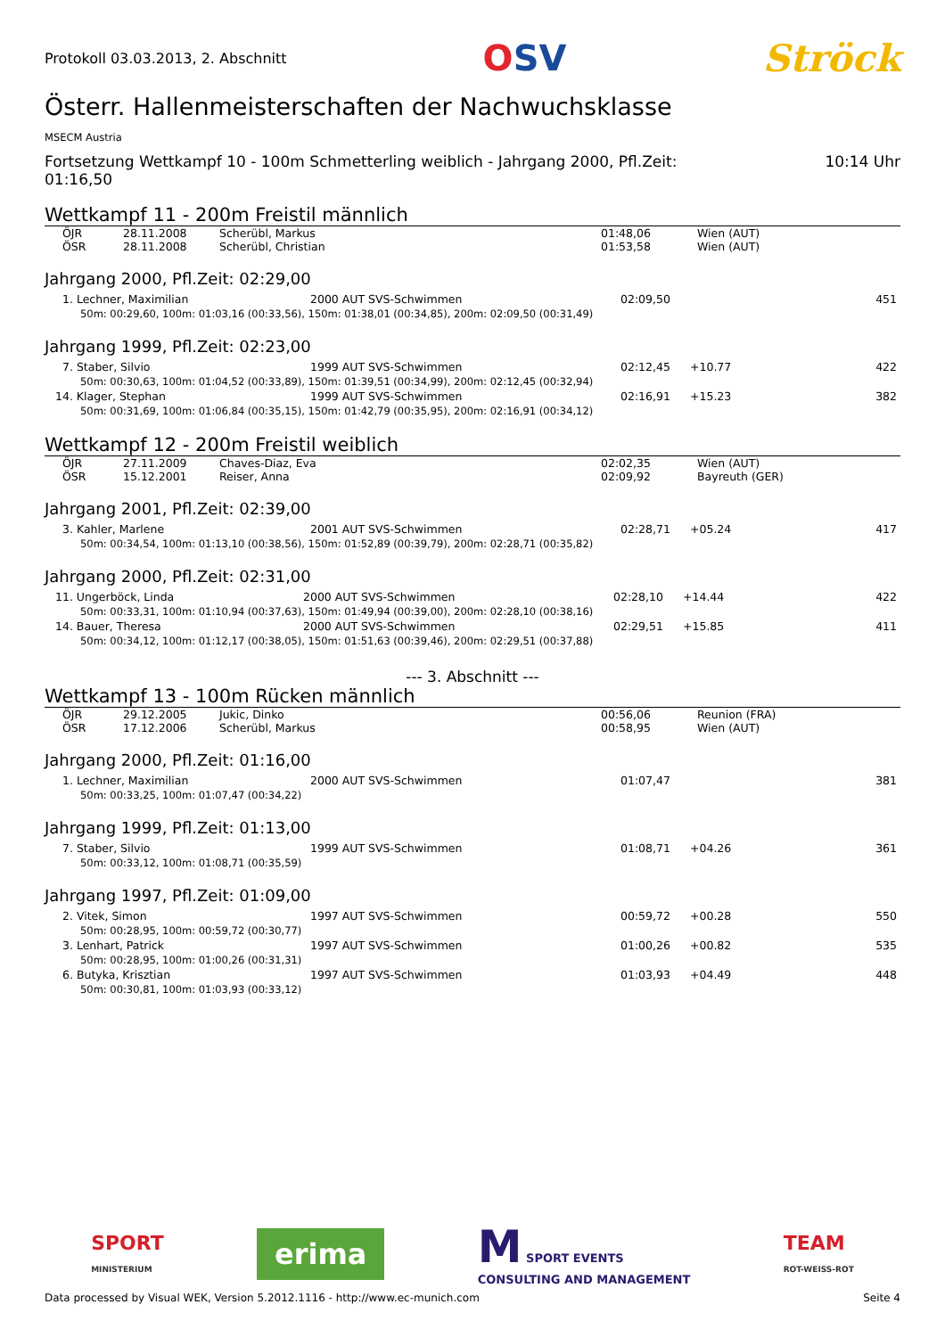Protokoll 03.03.2013, 2. Abschnitt
OSV Ströck
Österr. Hallenmeisterschaften der Nachwuchsklasse
MSECM Austria
Fortsetzung Wettkampf 10 - 100m Schmetterling weiblich - Jahrgang 2000, Pfl.Zeit:
01:16,50
10:14 Uhr
Wettkampf 11 - 200m Freistil männlich
| ÖJR | 28.11.2008 | Scherübl, Markus | 01:48,06 | Wien (AUT) |
| ÖSR | 28.11.2008 | Scherübl, Christian | 01:53,58 | Wien (AUT) |
Jahrgang 2000, Pfl.Zeit: 02:29,00
| 1. Lechner, Maximilian | 2000 AUT SVS-Schwimmen | 02:09,50 | | 451 |
| 50m: 00:29,60, 100m: 01:03,16 (00:33,56), 150m: 01:38,01 (00:34,85), 200m: 02:09,50 (00:31,49) | | | | |
Jahrgang 1999, Pfl.Zeit: 02:23,00
| 7. Staber, Silvio | 1999 AUT SVS-Schwimmen | 02:12,45 | +10.77 | 422 |
| 50m: 00:30,63, 100m: 01:04,52 (00:33,89), 150m: 01:39,51 (00:34,99), 200m: 02:12,45 (00:32,94) | | | | |
| 14. Klager, Stephan | 1999 AUT SVS-Schwimmen | 02:16,91 | +15.23 | 382 |
| 50m: 00:31,69, 100m: 01:06,84 (00:35,15), 150m: 01:42,79 (00:35,95), 200m: 02:16,91 (00:34,12) | | | | |
Wettkampf 12 - 200m Freistil weiblich
| ÖJR | 27.11.2009 | Chaves-Diaz, Eva | 02:02,35 | Wien (AUT) |
| ÖSR | 15.12.2001 | Reiser, Anna | 02:09,92 | Bayreuth (GER) |
Jahrgang 2001, Pfl.Zeit: 02:39,00
| 3. Kahler, Marlene | 2001 AUT SVS-Schwimmen | 02:28,71 | +05.24 | 417 |
| 50m: 00:34,54, 100m: 01:13,10 (00:38,56), 150m: 01:52,89 (00:39,79), 200m: 02:28,71 (00:35,82) | | | | |
Jahrgang 2000, Pfl.Zeit: 02:31,00
| 11. Ungerböck, Linda | 2000 AUT SVS-Schwimmen | 02:28,10 | +14.44 | 422 |
| 50m: 00:33,31, 100m: 01:10,94 (00:37,63), 150m: 01:49,94 (00:39,00), 200m: 02:28,10 (00:38,16) | | | | |
| 14. Bauer, Theresa | 2000 AUT SVS-Schwimmen | 02:29,51 | +15.85 | 411 |
| 50m: 00:34,12, 100m: 01:12,17 (00:38,05), 150m: 01:51,63 (00:39,46), 200m: 02:29,51 (00:37,88) | | | | |
--- 3. Abschnitt ---
Wettkampf 13 - 100m Rücken männlich
| ÖJR | 29.12.2005 | Jukic, Dinko | 00:56,06 | Reunion (FRA) |
| ÖSR | 17.12.2006 | Scherübl, Markus | 00:58,95 | Wien (AUT) |
Jahrgang 2000, Pfl.Zeit: 01:16,00
| 1. Lechner, Maximilian | 2000 AUT SVS-Schwimmen | 01:07,47 | | 381 |
| 50m: 00:33,25, 100m: 01:07,47 (00:34,22) | | | | |
Jahrgang 1999, Pfl.Zeit: 01:13,00
| 7. Staber, Silvio | 1999 AUT SVS-Schwimmen | 01:08,71 | +04.26 | 361 |
| 50m: 00:33,12, 100m: 01:08,71 (00:35,59) | | | | |
Jahrgang 1997, Pfl.Zeit: 01:09,00
| 2. Vitek, Simon | 1997 AUT SVS-Schwimmen | 00:59,72 | +00.28 | 550 |
| 50m: 00:28,95, 100m: 00:59,72 (00:30,77) | | | | |
| 3. Lenhart, Patrick | 1997 AUT SVS-Schwimmen | 01:00,26 | +00.82 | 535 |
| 50m: 00:28,95, 100m: 01:00,26 (00:31,31) | | | | |
| 6. Butyka, Krisztian | 1997 AUT SVS-Schwimmen | 01:03,93 | +04.49 | 448 |
| 50m: 00:30,81, 100m: 01:03,93 (00:33,12) | | | | |
SPORT
MINISTERIUM
erima
M SPORT EVENTS
CONSULTING AND MANAGEMENT
TEAM
ROT-WEISS-ROT
Data processed by Visual WEK, Version 5.2012.1116 - http://www.ec-munich.com
Seite 4